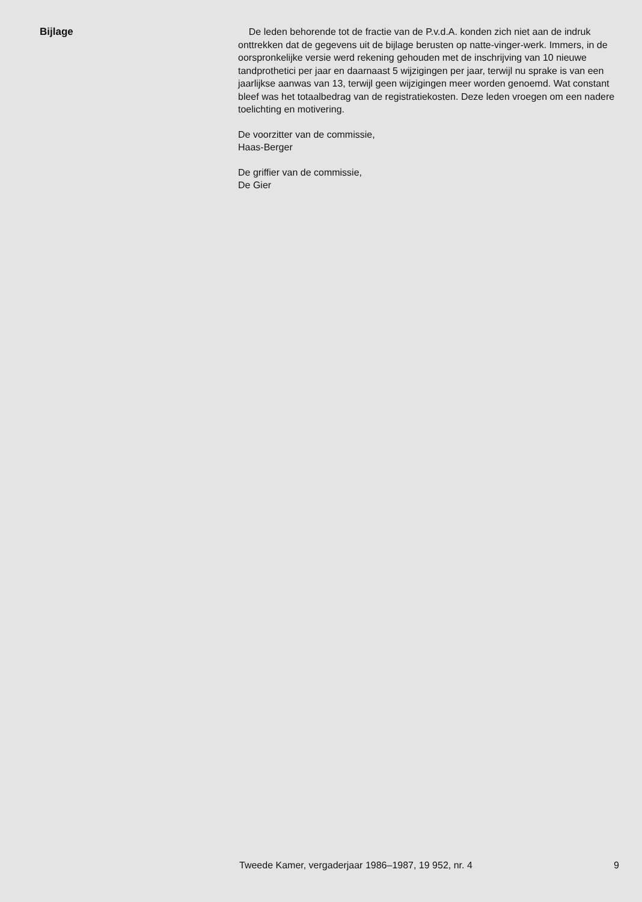Bijlage De leden behorende tot de fractie van de P.v.d.A. konden zich niet aan de indruk onttrekken dat de gegevens uit de bijlage berusten op natte-vinger-werk. Immers, in de oorspronkelijke versie werd rekening gehouden met de inschrijving van 10 nieuwe tandprothetici per jaar en daarnaast 5 wijzigingen per jaar, terwijl nu sprake is van een jaarlijkse aanwas van 13, terwijl geen wijzigingen meer worden genoemd. Wat constant bleef was het totaalbedrag van de registratiekosten. Deze leden vroegen om een nadere toelichting en motivering.
De voorzitter van de commissie,
Haas-Berger
De griffier van de commissie,
De Gier
Tweede Kamer, vergaderjaar 1986–1987, 19 952, nr. 4 9